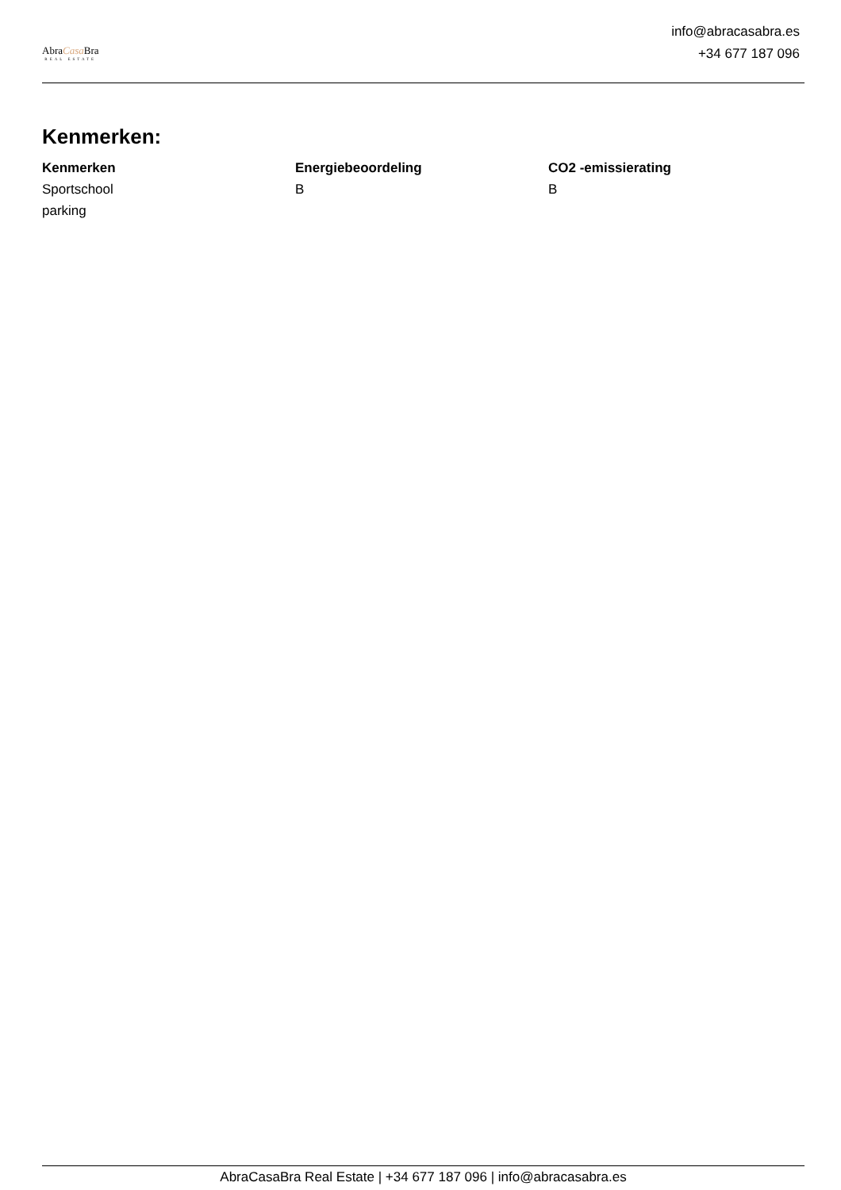AbraCasa Bra
REAL ESTATE
info@abracasabra.es
+34 677 187 096
Kenmerken:
| Kenmerken | Energiebeoordeling | CO2 -emissierating |
| --- | --- | --- |
| Sportschool parking | B | B |
AbraCasaBra Real Estate | +34 677 187 096 | info@abracasabra.es